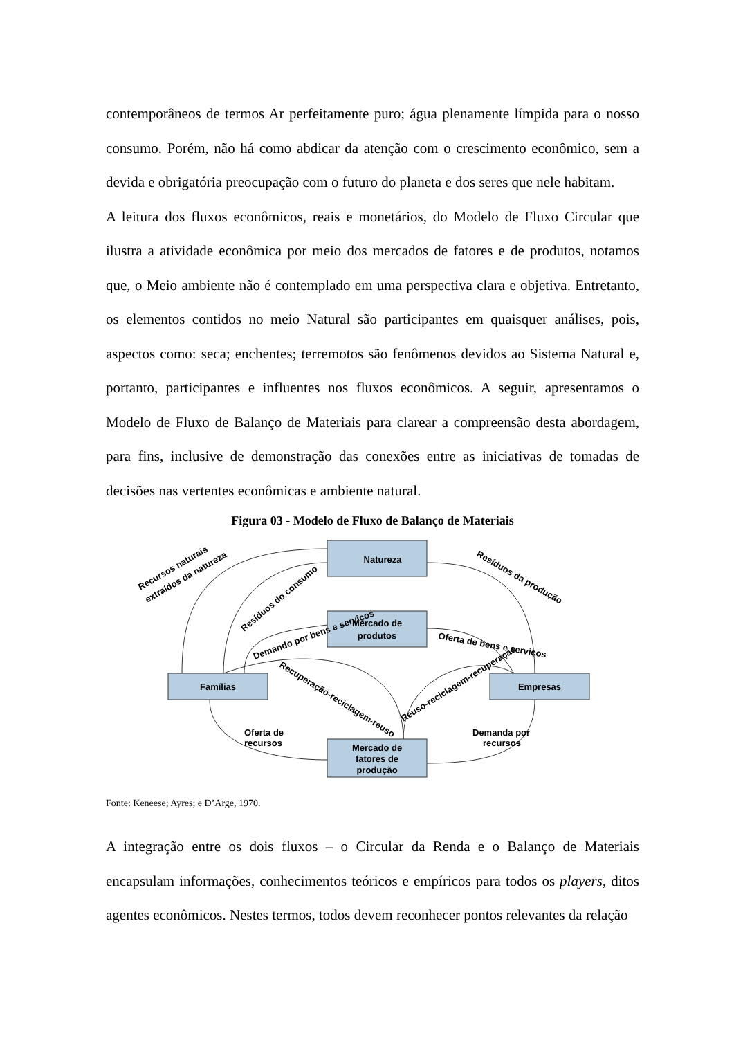contemporâneos de termos Ar perfeitamente puro; água plenamente límpida para o nosso consumo. Porém, não há como abdicar da atenção com o crescimento econômico, sem a devida e obrigatória preocupação com o futuro do planeta e dos seres que nele habitam.
A leitura dos fluxos econômicos, reais e monetários, do Modelo de Fluxo Circular que ilustra a atividade econômica por meio dos mercados de fatores e de produtos, notamos que, o Meio ambiente não é contemplado em uma perspectiva clara e objetiva. Entretanto, os elementos contidos no meio Natural são participantes em quaisquer análises, pois, aspectos como: seca; enchentes; terremotos são fenômenos devidos ao Sistema Natural e, portanto, participantes e influentes nos fluxos econômicos. A seguir, apresentamos o Modelo de Fluxo de Balanço de Materiais para clarear a compreensão desta abordagem, para fins, inclusive de demonstração das conexões entre as iniciativas de tomadas de decisões nas vertentes econômicas e ambiente natural.
Figura 03 - Modelo de Fluxo de Balanço de Materiais
Natureza
Mercado de
produtos
Famílias
Empresas
Mercado de
fatores de
produção
Recursos naturais
extraídos da natureza
Resíduos do consumo
Resíduos da produção
Demando por bens e serviços
Oferta de bens e serviços
Recuperação-reciclagem-reuso
Reuso-reciclagem-recuperação
Oferta de
recursos
Demanda por
recursos
Fonte: Keneese; Ayres; e D’Arge, 1970.
A integração entre os dois fluxos – o Circular da Renda e o Balanço de Materiais encapsulam informações, conhecimentos teóricos e empíricos para todos os players, ditos agentes econômicos. Nestes termos, todos devem reconhecer pontos relevantes da relação